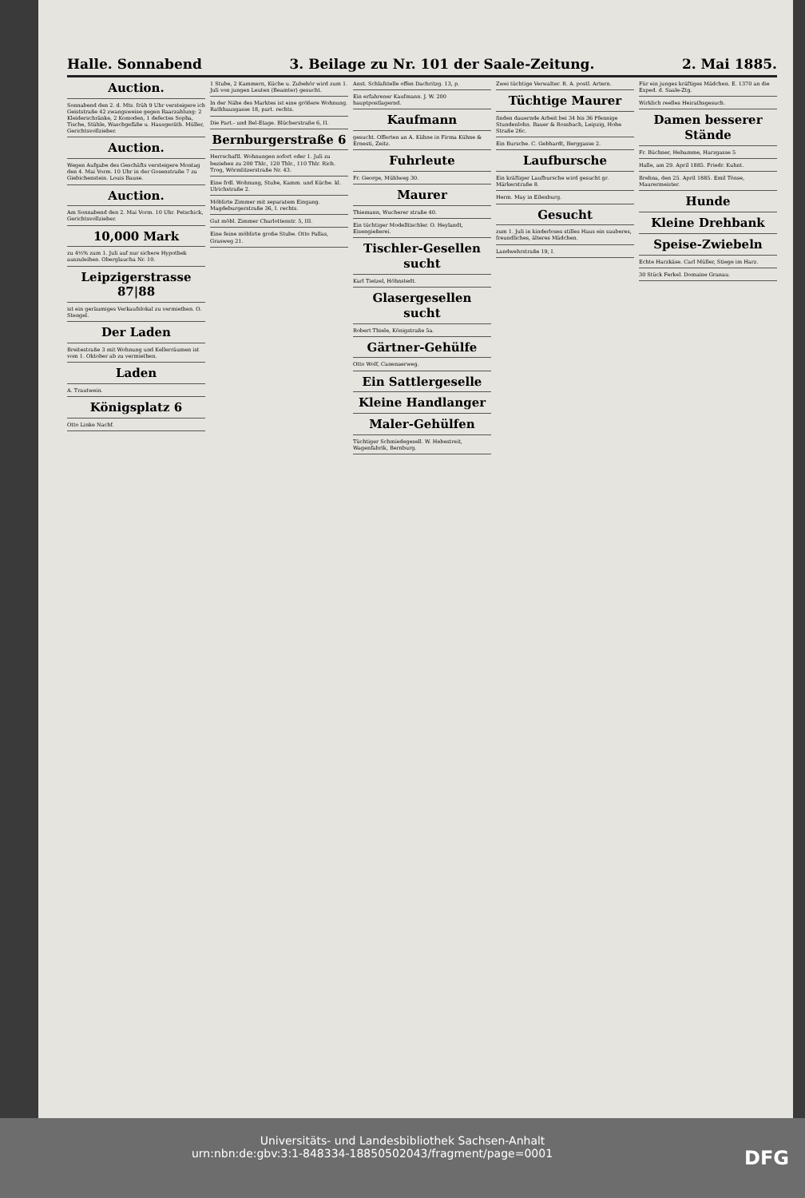Halle. Sonnabend 3. Beilage zu Nr. 101 der Saale-Zeitung. 2. Mai 1885.
Auction.
Sonnabend den 2. d. Mts. früh 9 Uhr versteigere ich Geiststraße 42 zwangsweise gegen Baarzahlung: 2 Kleiderschränke, 2 Komoden, 1 defectes Sopha, Tische, Stühle, Waschgefäße u. Hausgeräth. Müller, Gerichtsvollzieher.
Auction.
Wegen Aufgabe des Geschäfts versteigere Montag den 4. Mai Vorm. 10 Uhr in der Gosenstraße 7 zu Giebichenstein. Louis Bause.
Auction.
Am Sonnabend den 2. Mai Vorm. 10 Uhr. Petschick, Gerichtsvollzieher.
10,000 Mark
zu 4½% zum 1. Juli auf nur sichere Hypothek auszuleihen. Oberglauchа Nr. 10.
Leipzigerstrasse 87|88
ist ein geräumiges Verkaufslokal zu vermiethen. O. Stengel.
Der Laden
Breitestraße 3 mit Wohnung und Kellerräumen ist vom 1. Oktober ab zu vermiethen.
Laden
A. Trautwein.
Königsplatz 6
Otto Linke Nachf.
1 Stube, 2 Kammern, Küche u. Zubehör wird zum 1. Juli von jungen Leuten (Beamter) gesucht.
In der Nähe des Marktes ist eine größere Wohnung. Rathhausgasse 18, part. rechts.
Die Part.- und Bel-Etage. Blücherstraße 6, II.
Bernburgerstraße 6
Herrschaftl. Wohnungen sofort oder 1. Juli zu beziehen zu 200 Thlr., 120 Thlr., 110 Thlr. Rich. Trog, Wörmlitzerstraße Nr. 43.
Eine frdl. Wohnung, Stube, Kamm. und Küche. kl. Ulrichstraße 2.
Möblirte Zimmer mit separatem Eingang. Magdeburgerstraße 36, I. rechts.
Gut möbl. Zimmer Charlottenstr. 5, III.
Eine feine möblirte große Stube. Otto Pallas, Grasweg 21.
Anst. Schlafstelle offen Dachritzg. 13, p.
Ein erfahrener Kaufmann. J. W. 200 hauptpostlagernd.
Kaufmann
gesucht. Offerten an A. Kühne in Firma Kühne & Ernesti, Zeitz.
Fuhrleute
Fr. George, Mühlweg 30.
Maurer
Thiemann, Wucherer straße 40.
Ein tüchtiger Modelltischler. O. Heylandt, Eisengießerei.
Tischler-Gesellen sucht
Karl Tietzel, Höhnstedt.
Glasergesellen sucht
Robert Thiele, Königstraße 5a.
Gärtner-Gehülfe
Otto Wolf, Canenaerweg.
Ein Sattlergeselle
Kleine Handlanger
Maler-Gehülfen
Tüchtiger Schmiedegesell. W. Hebestreit, Wagenfabrik, Bernburg.
Zwei tüchtige Verwalter. R. A. postl. Artern.
Tüchtige Maurer
finden dauernde Arbeit bei 34 bis 36 Pfennige Stundenlohn. Bauer & Rossbach, Leipzig, Hohe Straße 26c.
Ein Bursche. C. Gebhardt, Berggasse 2.
Laufbursche
Ein kräftiger Laufbursche wird gesucht gr. Märkerstraße 8.
Herm. May in Eilenburg.
Gesucht
zum 1. Juli in kinderloses stilles Haus ein sauberes, freundliches, älteres Mädchen.
Landwehrstraße 19, I.
Für ein junges kräftiges Mädchen. E. 1370 an die Exped. d. Saale-Ztg.
Wirklich reelles Heirathsgesuch.
Damen besserer Stände
Fr. Büchner, Hebamme, Harzgasse 5
Halle, am 29. April 1885. Friedr. Kuhnt.
Brehna, den 25. April 1885. Emil Tönse, Maurermeister.
Hunde
Kleine Drehbank
Speise-Zwiebeln
Echte Harzkäse. Carl Müller, Stiege im Harz.
30 Stück Ferkel. Domaine Granau.
Universitäts- und Landesbibliothek Sachsen-Anhalt
urn:nbn:de:gbv:3:1-848334-18850502043/fragment/page=0001 DFG